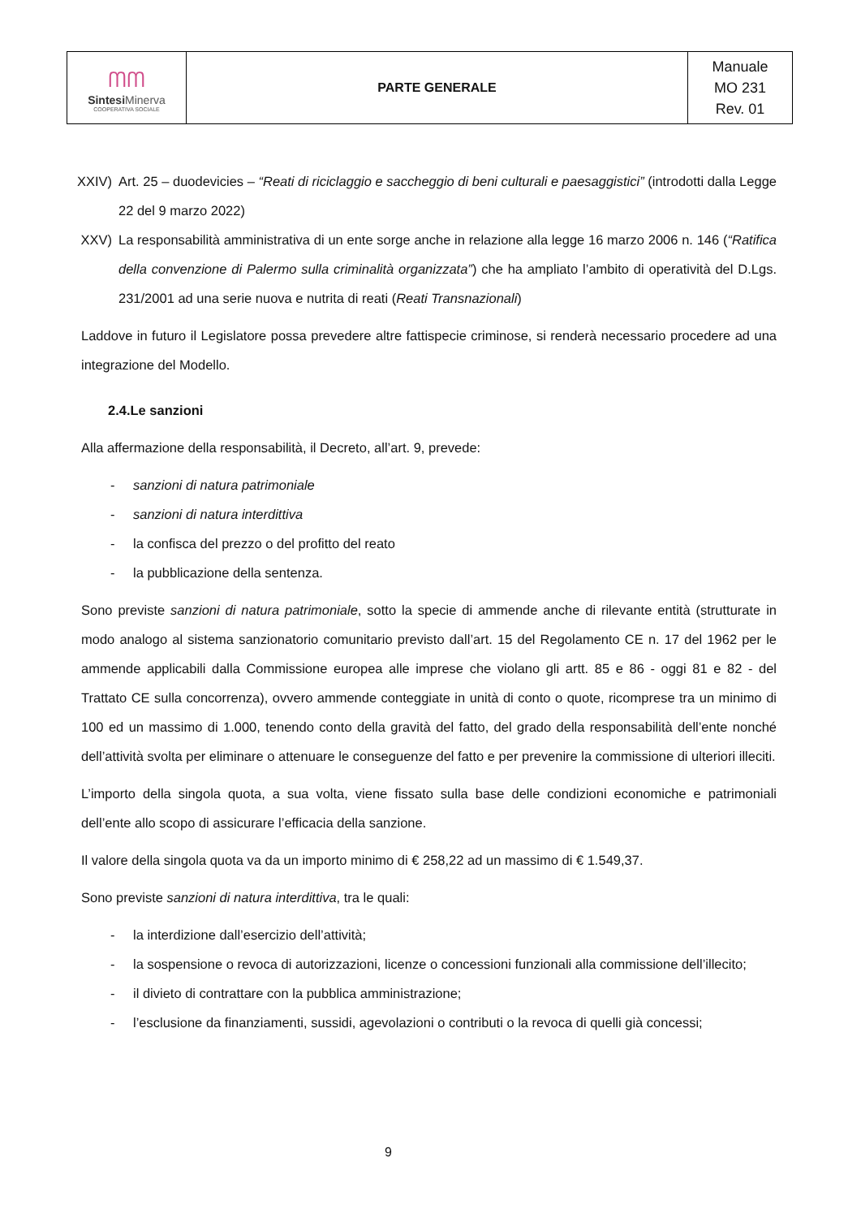| ᗰᗰ Sintesi Minerva COOPERATIVA SOCIALE | PARTE GENERALE | Manuale MO 231 Rev. 01 |
XXIV) Art. 25 – duodevicies – “Reati di riciclaggio e saccheggio di beni culturali e paesaggistici” (introdotti dalla Legge 22 del 9 marzo 2022)
XXV) La responsabilità amministrativa di un ente sorge anche in relazione alla legge 16 marzo 2006 n. 146 (“Ratifica della convenzione di Palermo sulla criminalità organizzata”) che ha ampliato l’ambito di operatività del D.Lgs. 231/2001 ad una serie nuova e nutrita di reati (Reati Transnazionali)
Laddove in futuro il Legislatore possa prevedere altre fattispecie criminose, si renderà necessario procedere ad una integrazione del Modello.
2.4.Le sanzioni
Alla affermazione della responsabilità, il Decreto, all’art. 9, prevede:
- sanzioni di natura patrimoniale
- sanzioni di natura interdittiva
- la confisca del prezzo o del profitto del reato
- la pubblicazione della sentenza.
Sono previste sanzioni di natura patrimoniale, sotto la specie di ammende anche di rilevante entità (strutturate in modo analogo al sistema sanzionatorio comunitario previsto dall’art. 15 del Regolamento CE n. 17 del 1962 per le ammende applicabili dalla Commissione europea alle imprese che violano gli artt. 85 e 86 - oggi 81 e 82 - del Trattato CE sulla concorrenza), ovvero ammende conteggiate in unità di conto o quote, ricomprese tra un minimo di 100 ed un massimo di 1.000, tenendo conto della gravità del fatto, del grado della responsabilità dell’ente nonché dell’attività svolta per eliminare o attenuare le conseguenze del fatto e per prevenire la commissione di ulteriori illeciti.
L’importo della singola quota, a sua volta, viene fissato sulla base delle condizioni economiche e patrimoniali dell’ente allo scopo di assicurare l’efficacia della sanzione.
Il valore della singola quota va da un importo minimo di € 258,22 ad un massimo di € 1.549,37.
Sono previste sanzioni di natura interdittiva, tra le quali:
- la interdizione dall’esercizio dell’attività;
- la sospensione o revoca di autorizzazioni, licenze o concessioni funzionali alla commissione dell’illecito;
- il divieto di contrattare con la pubblica amministrazione;
- l’esclusione da finanziamenti, sussidi, agevolazioni o contributi o la revoca di quelli già concessi;
9